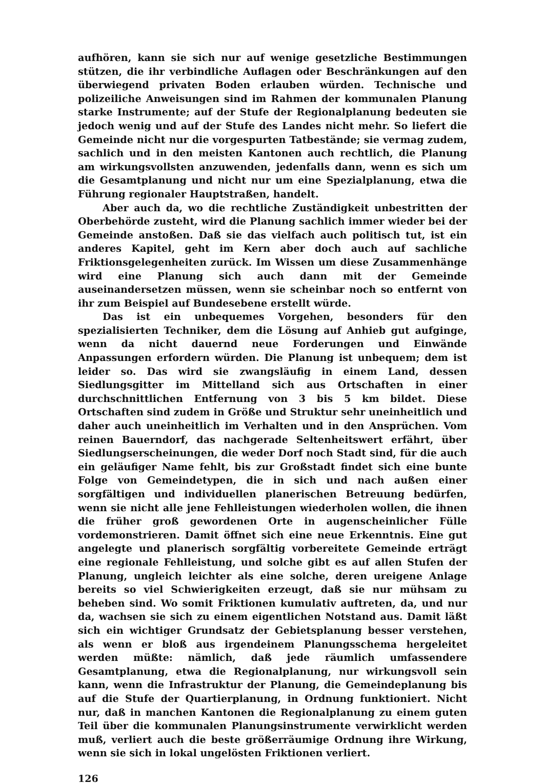aufhören, kann sie sich nur auf wenige gesetzliche Bestimmungen stützen, die ihr verbindliche Auflagen oder Beschränkungen auf den überwiegend privaten Boden erlauben würden. Technische und polizeiliche Anweisungen sind im Rahmen der kommunalen Planung starke Instrumente; auf der Stufe der Regionalplanung bedeuten sie jedoch wenig und auf der Stufe des Landes nicht mehr. So liefert die Gemeinde nicht nur die vorgespurten Tatbestände; sie vermag zudem, sachlich und in den meisten Kantonen auch rechtlich, die Planung am wirkungsvollsten anzuwenden, jedenfalls dann, wenn es sich um die Gesamtplanung und nicht nur um eine Spezialplanung, etwa die Führung regionaler Hauptstraßen, handelt.
Aber auch da, wo die rechtliche Zuständigkeit unbestritten der Oberbehörde zusteht, wird die Planung sachlich immer wieder bei der Gemeinde anstoßen. Daß sie das vielfach auch politisch tut, ist ein anderes Kapitel, geht im Kern aber doch auch auf sachliche Friktionsgelegenheiten zurück. Im Wissen um diese Zusammenhänge wird eine Planung sich auch dann mit der Gemeinde auseinandersetzen müssen, wenn sie scheinbar noch so entfernt von ihr zum Beispiel auf Bundesebene erstellt würde.
Das ist ein unbequemes Vorgehen, besonders für den spezialisierten Techniker, dem die Lösung auf Anhieb gut aufginge, wenn da nicht dauernd neue Forderungen und Einwände Anpassungen erfordern würden. Die Planung ist unbequem; dem ist leider so. Das wird sie zwangsläufig in einem Land, dessen Siedlungsgitter im Mittelland sich aus Ortschaften in einer durchschnittlichen Entfernung von 3 bis 5 km bildet. Diese Ortschaften sind zudem in Größe und Struktur sehr uneinheitlich und daher auch uneinheitlich im Verhalten und in den Ansprüchen. Vom reinen Bauerndorf, das nachgerade Seltenheitswert erfährt, über Siedlungserscheinungen, die weder Dorf noch Stadt sind, für die auch ein geläufiger Name fehlt, bis zur Großstadt findet sich eine bunte Folge von Gemeindetypen, die in sich und nach außen einer sorgfältigen und individuellen planerischen Betreuung bedürfen, wenn sie nicht alle jene Fehlleistungen wiederholen wollen, die ihnen die früher groß gewordenen Orte in augenscheinlicher Fülle vordemonstrieren. Damit öffnet sich eine neue Erkenntnis. Eine gut angelegte und planerisch sorgfältig vorbereitete Gemeinde erträgt eine regionale Fehlleistung, und solche gibt es auf allen Stufen der Planung, ungleich leichter als eine solche, deren ureigene Anlage bereits so viel Schwierigkeiten erzeugt, daß sie nur mühsam zu beheben sind. Wo somit Friktionen kumulativ auftreten, da, und nur da, wachsen sie sich zu einem eigentlichen Notstand aus. Damit läßt sich ein wichtiger Grundsatz der Gebietsplanung besser verstehen, als wenn er bloß aus irgendeinem Planungsschema hergeleitet werden müßte: nämlich, daß jede räumlich umfassendere Gesamtplanung, etwa die Regionalplanung, nur wirkungsvoll sein kann, wenn die Infrastruktur der Planung, die Gemeindeplanung bis auf die Stufe der Quartierplanung, in Ordnung funktioniert. Nicht nur, daß in manchen Kantonen die Regionalplanung zu einem guten Teil über die kommunalen Planungsinstrumente verwirklicht werden muß, verliert auch die beste größerräumige Ordnung ihre Wirkung, wenn sie sich in lokal ungelösten Friktionen verliert.
126